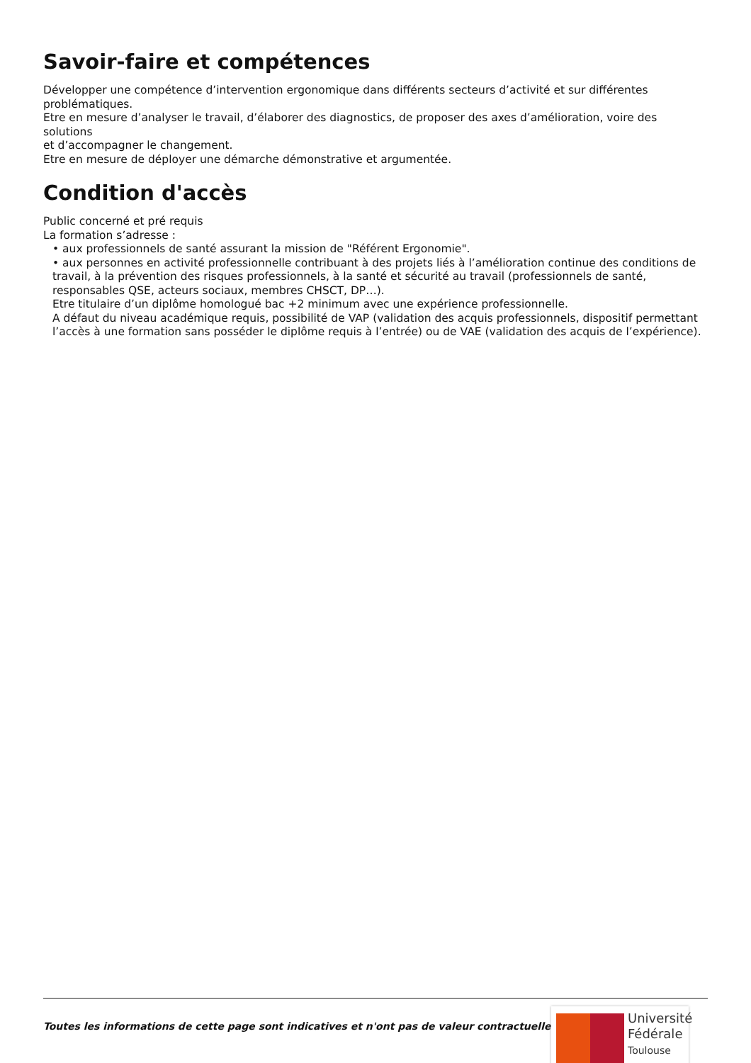Savoir-faire et compétences
Développer une compétence d’intervention ergonomique dans différents secteurs d’activité et sur différentes problématiques.
Etre en mesure d’analyser le travail, d’élaborer des diagnostics, de proposer des axes d’amélioration, voire des solutions
et d’accompagner le changement.
Etre en mesure de déployer une démarche démonstrative et argumentée.
Condition d'accès
Public concerné et pré requis
La formation s’adresse :
• aux professionnels de santé assurant la mission de "Référent Ergonomie".
• aux personnes en activité professionnelle contribuant à des projets liés à l’amélioration continue des conditions de travail, à la prévention des risques professionnels, à la santé et sécurité au travail (professionnels de santé, responsables QSE, acteurs sociaux, membres CHSCT, DP…).
Etre titulaire d’un diplôme homologué bac +2 minimum avec une expérience professionnelle.
A défaut du niveau académique requis, possibilité de VAP (validation des acquis professionnels, dispositif permettant l’accès à une formation sans posséder le diplôme requis à l’entrée) ou de VAE (validation des acquis de l’expérience).
Toutes les informations de cette page sont indicatives et n'ont pas de valeur contractuelle
Université
Fédérale
Toulouse